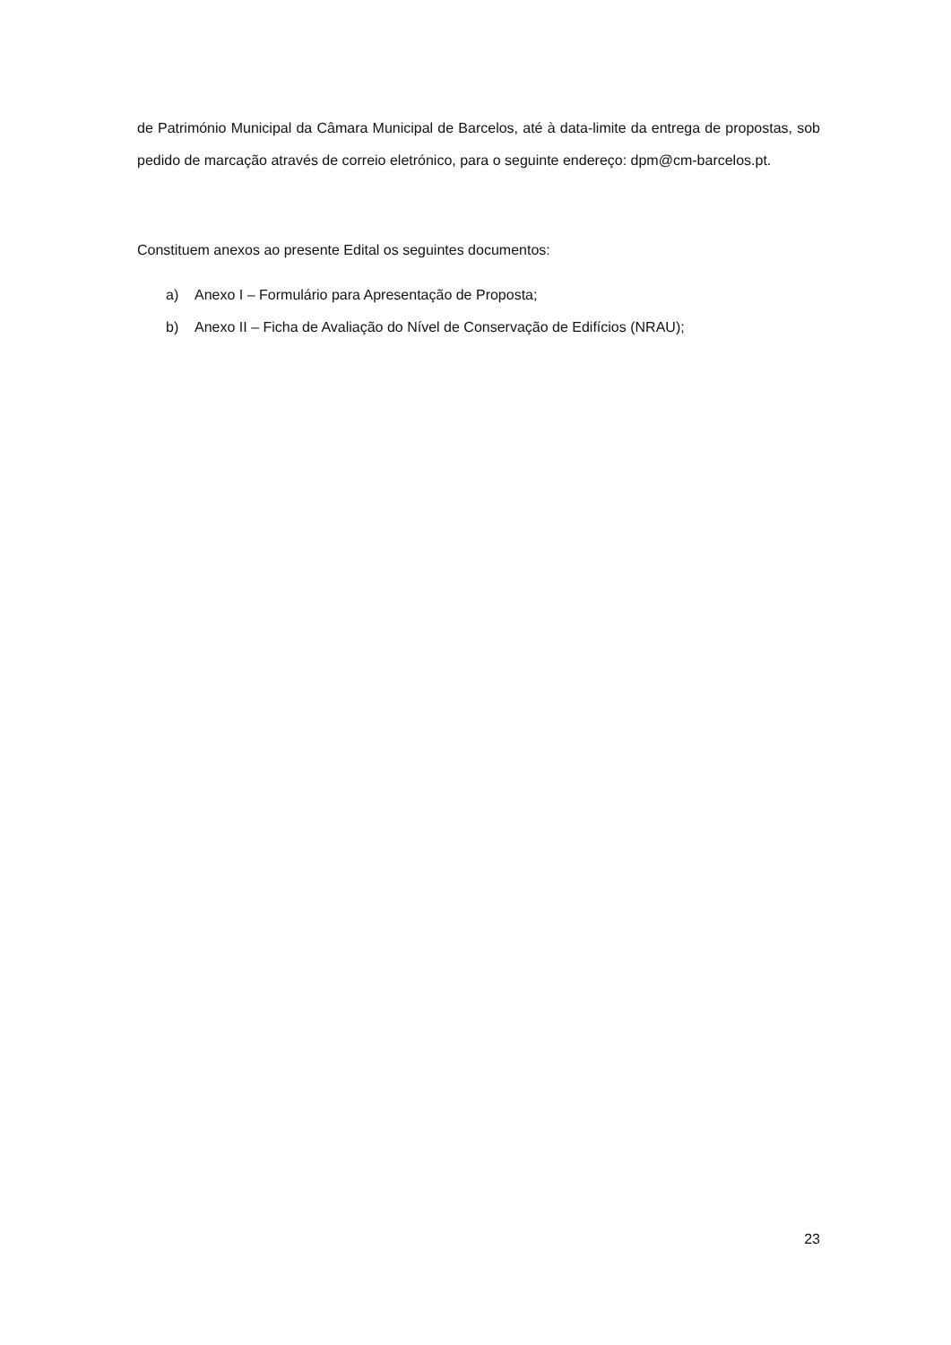de Património Municipal da Câmara Municipal de Barcelos, até à data-limite da entrega de propostas, sob pedido de marcação através de correio eletrónico, para o seguinte endereço: dpm@cm-barcelos.pt.
Constituem anexos ao presente Edital os seguintes documentos:
a) Anexo I – Formulário para Apresentação de Proposta;
b) Anexo II – Ficha de Avaliação do Nível de Conservação de Edifícios (NRAU);
23